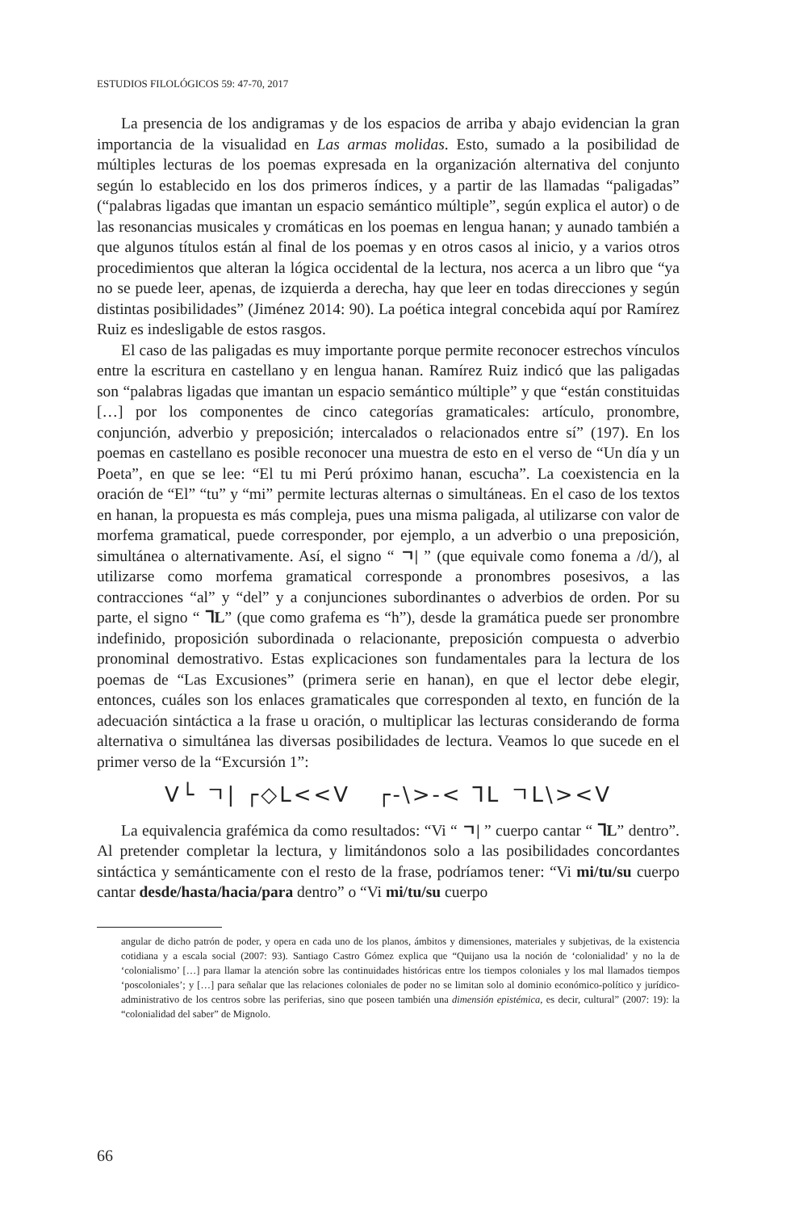ESTUDIOS FILOLÓGICOS 59: 47-70, 2017
La presencia de los andigramas y de los espacios de arriba y abajo evidencian la gran importancia de la visualidad en Las armas molidas. Esto, sumado a la posibilidad de múltiples lecturas de los poemas expresada en la organización alternativa del conjunto según lo establecido en los dos primeros índices, y a partir de las llamadas “paligadas” (“palabras ligadas que imantan un espacio semántico múltiple”, según explica el autor) o de las resonancias musicales y cromáticas en los poemas en lengua hanan; y aunado también a que algunos títulos están al final de los poemas y en otros casos al inicio, y a varios otros procedimientos que alteran la lógica occidental de la lectura, nos acerca a un libro que “ya no se puede leer, apenas, de izquierda a derecha, hay que leer en todas direcciones y según distintas posibilidades” (Jiménez 2014: 90). La poética integral concebida aquí por Ramírez Ruiz es indesligable de estos rasgos.
El caso de las paligadas es muy importante porque permite reconocer estrechos vínculos entre la escritura en castellano y en lengua hanan. Ramírez Ruiz indicó que las paligadas son “palabras ligadas que imantan un espacio semántico múltiple” y que “están constituidas […] por los componentes de cinco categorías gramaticales: artículo, pronombre, conjunción, adverbio y preposición; intercalados o relacionados entre sí” (197). En los poemas en castellano es posible reconocer una muestra de esto en el verso de “Un día y un Poeta”, en que se lee: “El tu mi Perú próximo hanan, escucha”. La coexistencia en la oración de “El” “tu” y “mi” permite lecturas alternas o simultáneas. En el caso de los textos en hanan, la propuesta es más compleja, pues una misma paligada, al utilizarse con valor de morfema gramatical, puede corresponder, por ejemplo, a un adverbio o una preposición, simultánea o alternativamente. Así, el signo “ ㄱ| ” (que equivale como fonema a /d/), al utilizarse como morfema gramatical corresponde a pronombres posesivos, a las contracciones “al” y “del” y a conjunciones subordinantes o adverbios de orden. Por su parte, el signo “ ᒣL” (que como grafema es “h”), desde la gramática puede ser pronombre indefinido, proposición subordinada o relacionante, preposición compuesta o adverbio pronominal demostrativo. Estas explicaciones son fundamentales para la lectura de los poemas de “Las Excusiones” (primera serie en hanan), en que el lector debe elegir, entonces, cuáles son los enlaces gramaticales que corresponden al texto, en función de la adecuación sintáctica a la frase u oración, o multiplicar las lecturas considerando de forma alternativa o simultánea las diversas posibilidades de lectura. Veamos lo que sucede en el primer verso de la “Excursión 1”:
V└ ㄱ| ┌◇L<<V ┌-\>-< ᒣL ㄱL\><V
La equivalencia grafémica da como resultados: “Vi “ ㄱ| ” cuerpo cantar “ ᒣL” dentro”. Al pretender completar la lectura, y limitándonos solo a las posibilidades concordantes sintáctica y semánticamente con el resto de la frase, podríamos tener: “Vi mi/tu/su cuerpo cantar desde/hasta/hacia/para dentro” o “Vi mi/tu/su cuerpo
angular de dicho patrón de poder, y opera en cada uno de los planos, ámbitos y dimensiones, materiales y subjetivas, de la existencia cotidiana y a escala social (2007: 93). Santiago Castro Gómez explica que “Quijano usa la noción de ‘colonialidad’ y no la de ‘colonialismo’ […] para llamar la atención sobre las continuidades históricas entre los tiempos coloniales y los mal llamados tiempos ‘poscoloniales’; y […] para señalar que las relaciones coloniales de poder no se limitan solo al dominio económico-político y jurídico-administrativo de los centros sobre las periferias, sino que poseen también una dimensión epistémica, es decir, cultural” (2007: 19): la “colonialidad del saber” de Mignolo.
66